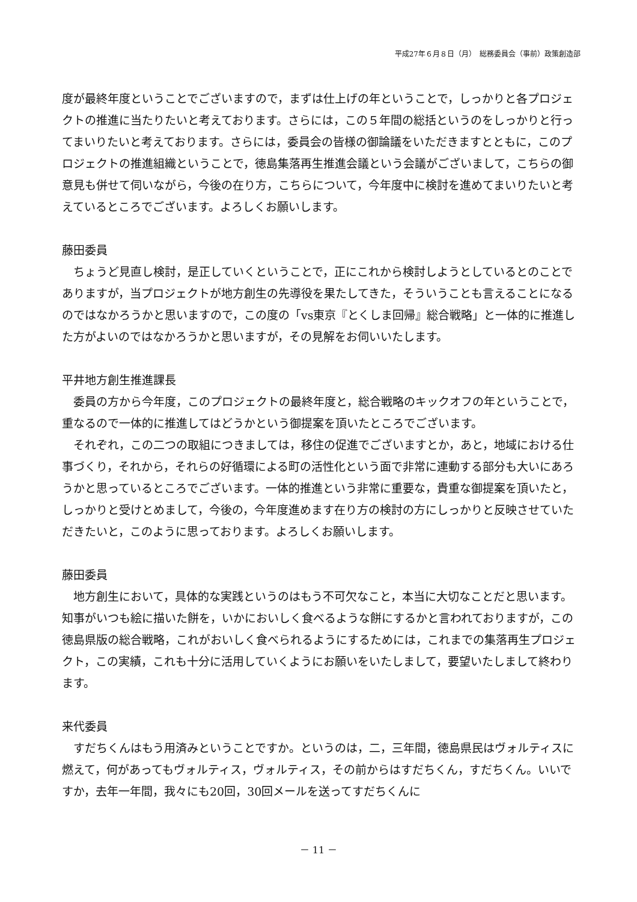平成27年６月８日（月）　総務委員会（事前）政策創造部
度が最終年度ということでございますので，まずは仕上げの年ということで，しっかりと各プロジェクトの推進に当たりたいと考えております。さらには，この５年間の総括というのをしっかりと行ってまいりたいと考えております。さらには，委員会の皆様の御論議をいただきますとともに，このプロジェクトの推進組織ということで，徳島集落再生推進会議という会議がございまして，こちらの御意見も併せて伺いながら，今後の在り方，こちらについて，今年度中に検討を進めてまいりたいと考えているところでございます。よろしくお願いします。
藤田委員
ちょうど見直し検討，是正していくということで，正にこれから検討しようとしているとのことでありますが，当プロジェクトが地方創生の先導役を果たしてきた，そういうことも言えることになるのではなかろうかと思いますので，この度の「vs東京『とくしま回帰』総合戦略」と一体的に推進した方がよいのではなかろうかと思いますが，その見解をお伺いいたします。
平井地方創生推進課長
委員の方から今年度，このプロジェクトの最終年度と，総合戦略のキックオフの年ということで，重なるので一体的に推進してはどうかという御提案を頂いたところでございます。
それぞれ，この二つの取組につきましては，移住の促進でございますとか，あと，地域における仕事づくり，それから，それらの好循環による町の活性化という面で非常に連動する部分も大いにあろうかと思っているところでございます。一体的推進という非常に重要な，貴重な御提案を頂いたと，しっかりと受けとめまして，今後の，今年度進めます在り方の検討の方にしっかりと反映させていただきたいと，このように思っております。よろしくお願いします。
藤田委員
地方創生において，具体的な実践というのはもう不可欠なこと，本当に大切なことだと思います。知事がいつも絵に描いた餅を，いかにおいしく食べるような餅にするかと言われておりますが，この徳島県版の総合戦略，これがおいしく食べられるようにするためには，これまでの集落再生プロジェクト，この実績，これも十分に活用していくようにお願いをいたしまして，要望いたしまして終わります。
来代委員
すだちくんはもう用済みということですか。というのは，二，三年間，徳島県民はヴォルティスに燃えて，何があってもヴォルティス，ヴォルティス，その前からはすだちくん，すだちくん。いいですか，去年一年間，我々にも20回，30回メールを送ってすだちくんに
－ 11 －